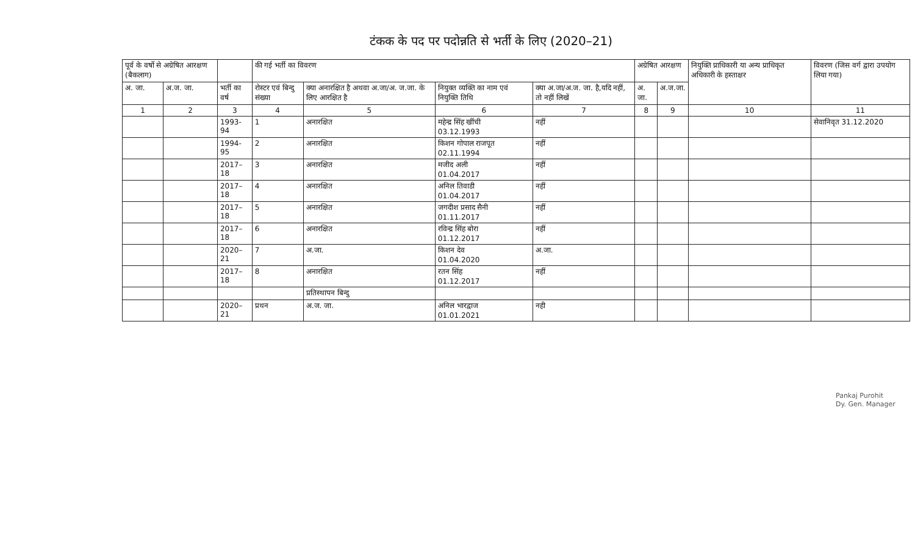टंकक के पद पर पदोन्नति से भर्ती के लिए (2020–21)
| पूर्व के वर्षो से अग्रेषित आरक्षण (बैकलाग) | | | की गई भर्ती का विवरण | | | | अग्रेषित आरक्षण | | नियुक्ति प्राधिकारी या अन्य प्राधिकृत अधिकारी के हस्ताक्षर | विवरण (जिस वर्ग द्वारा उपयोग लिया गया) |
| --- | --- | --- | --- | --- | --- | --- | --- | --- | --- | --- |
| अ. जा. | अ.ज. जा. | भर्ती का वर्ष | रोस्टर एवं बिन्दु संख्या | क्या अनारक्षित है अथवा अ.जा/अ. ज.जा. के लिए आरक्षित है | नियुक्त व्यक्ति का नाम एवं नियुक्ति तिथि | क्या अ.जा/अ.ज. जा. है,यदि नहीं, तो नहीं लिखें | अ. जा. | अ.ज.जा. | | |
| 1 | 2 | 3 | 4 | 5 | 6 | 7 | 8 | 9 | 10 | 11 |
| | | 1993-94 | 1 | अनारक्षित | महेन्द्र सिंह खींची 03.12.1993 | नहीं | | | | सेवानिवृत 31.12.2020 |
| | | 1994-95 | 2 | अनारक्षित | किशन गोपाल राजपूत 02.11.1994 | नहीं | | | | |
| | | 2017–18 | 3 | अनारक्षित | मजीद अली 01.04.2017 | नहीं | | | | |
| | | 2017–18 | 4 | अनारक्षित | अनिल तिवाडी 01.04.2017 | नहीं | | | | |
| | | 2017–18 | 5 | अनारक्षित | जगदीश प्रसाद सैनी 01.11.2017 | नहीं | | | | |
| | | 2017–18 | 6 | अनारक्षित | रविन्द्र सिंह बोरा 01.12.2017 | नहीं | | | | |
| | | 2020–21 | 7 | अ.जा. | किशन देव 01.04.2020 | अ.जा. | | | | |
| | | 2017–18 | 8 | अनारक्षित | रतन सिंह 01.12.2017 | नहीं | | | | |
| | | | | प्रतिस्थापन बिन्दु | | | | | | |
| | | 2020–21 | प्रथन | अ.ज. जा. | अनिल भारद्वाज 01.01.2021 | नही | | | | |
Pankaj Purohit
Dy. Gen. Manager